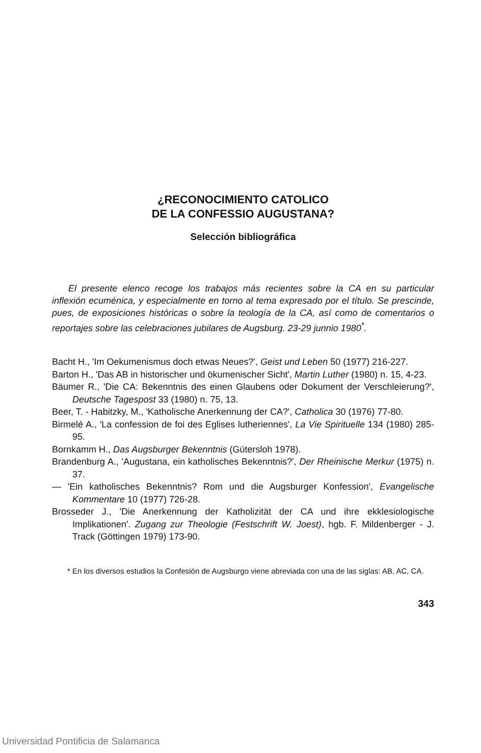¿RECONOCIMIENTO CATOLICO
DE LA CONFESSIO AUGUSTANA?
Selección bibliográfica
El presente elenco recoge los trabajos más recientes sobre la CA en su particular inflexión ecuménica, y especialmente en torno al tema expresado por el título. Se prescinde, pues, de exposiciones históricas o sobre la teología de la CA, así como de comentarios o reportajes sobre las celebraciones jubilares de Augsburg. 23-29 junnio 1980<sup>*</sup>.
Bacht H., 'Im Oekumenismus doch etwas Neues?', Geist und Leben 50 (1977) 216-227.
Barton H., 'Das AB in historischer und ökumenischer Sicht', Martin Luther (1980) n. 15, 4-23.
Bäumer R., 'Die CA: Bekenntnis des einen Glaubens oder Dokument der Verschleierung?', Deutsche Tagespost 33 (1980) n. 75, 13.
Beer, T. - Habitzky, M., 'Katholische Anerkennung der CA?', Catholica 30 (1976) 77-80.
Birmelé A., 'La confession de foi des Eglises lutheriennes', La Vie Spirituelle 134 (1980) 285-95.
Bornkamm H., Das Augsburger Bekenntnis (Gütersloh 1978).
Brandenburg A., 'Augustana, ein katholisches Bekenntnis?', Der Rheinische Merkur (1975) n. 37.
— 'Ein katholisches Bekenntnis? Rom und die Augsburger Konfession', Evangelische Kommentare 10 (1977) 726-28.
Brosseder J., 'Die Anerkennung der Katholizität der CA und ihre ekklesiologische Implikationen'. Zugang zur Theologie (Festschrift W. Joest), hgb. F. Mildenberger - J. Track (Göttingen 1979) 173-90.
* En los diversos estudios la Confesión de Augsburgo viene abreviada con una de las siglas: AB, AC, CA.
343
Universidad Pontificia de Salamanca